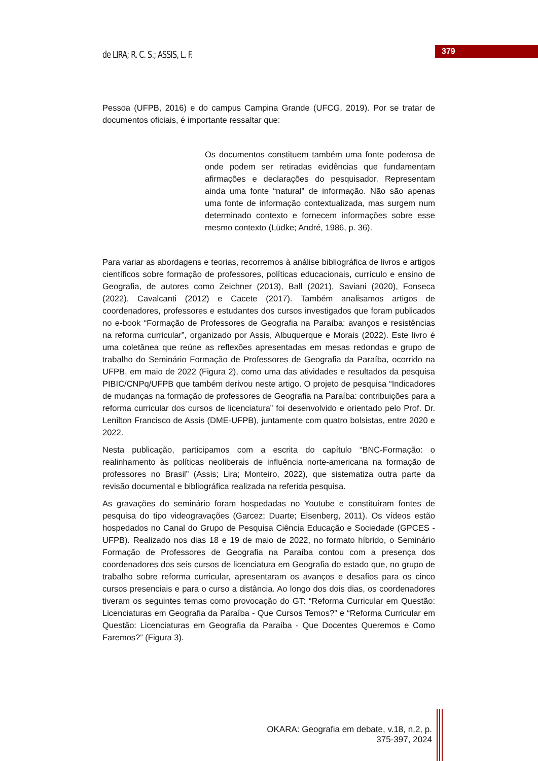de LIRA; R. C. S.; ASSIS, L. F.
379
Pessoa (UFPB, 2016) e do campus Campina Grande (UFCG, 2019). Por se tratar de documentos oficiais, é importante ressaltar que:
Os documentos constituem também uma fonte poderosa de onde podem ser retiradas evidências que fundamentam afirmações e declarações do pesquisador. Representam ainda uma fonte “natural” de informação. Não são apenas uma fonte de informação contextualizada, mas surgem num determinado contexto e fornecem informações sobre esse mesmo contexto (Lüdke; André, 1986, p. 36).
Para variar as abordagens e teorias, recorremos à análise bibliográfica de livros e artigos científicos sobre formação de professores, políticas educacionais, currículo e ensino de Geografia, de autores como Zeichner (2013), Ball (2021), Saviani (2020), Fonseca (2022), Cavalcanti (2012) e Cacete (2017). Também analisamos artigos de coordenadores, professores e estudantes dos cursos investigados que foram publicados no e-book “Formação de Professores de Geografia na Paraíba: avanços e resistências na reforma curricular”, organizado por Assis, Albuquerque e Morais (2022). Este livro é uma coletânea que reúne as reflexões apresentadas em mesas redondas e grupo de trabalho do Seminário Formação de Professores de Geografia da Paraíba, ocorrido na UFPB, em maio de 2022 (Figura 2), como uma das atividades e resultados da pesquisa PIBIC/CNPq/UFPB que também derivou neste artigo. O projeto de pesquisa “Indicadores de mudanças na formação de professores de Geografia na Paraíba: contribuições para a reforma curricular dos cursos de licenciatura” foi desenvolvido e orientado pelo Prof. Dr. Lenilton Francisco de Assis (DME-UFPB), juntamente com quatro bolsistas, entre 2020 e 2022.
Nesta publicação, participamos com a escrita do capítulo “BNC-Formação: o realinhamento às políticas neoliberais de influência norte-americana na formação de professores no Brasil” (Assis; Lira; Monteiro, 2022), que sistematiza outra parte da revisão documental e bibliográfica realizada na referida pesquisa.
As gravações do seminário foram hospedadas no Youtube e constituíram fontes de pesquisa do tipo videogravações (Garcez; Duarte; Eisenberg, 2011). Os vídeos estão hospedados no Canal do Grupo de Pesquisa Ciência Educação e Sociedade (GPCES - UFPB). Realizado nos dias 18 e 19 de maio de 2022, no formato híbrido, o Seminário Formação de Professores de Geografia na Paraíba contou com a presença dos coordenadores dos seis cursos de licenciatura em Geografia do estado que, no grupo de trabalho sobre reforma curricular, apresentaram os avanços e desafios para os cinco cursos presenciais e para o curso a distância. Ao longo dos dois dias, os coordenadores tiveram os seguintes temas como provocação do GT: “Reforma Curricular em Questão: Licenciaturas em Geografia da Paraíba - Que Cursos Temos?” e “Reforma Curricular em Questão: Licenciaturas em Geografia da Paraíba - Que Docentes Queremos e Como Faremos?” (Figura 3).
OKARA: Geografia em debate, v.18, n.2, p. 375-397, 2024